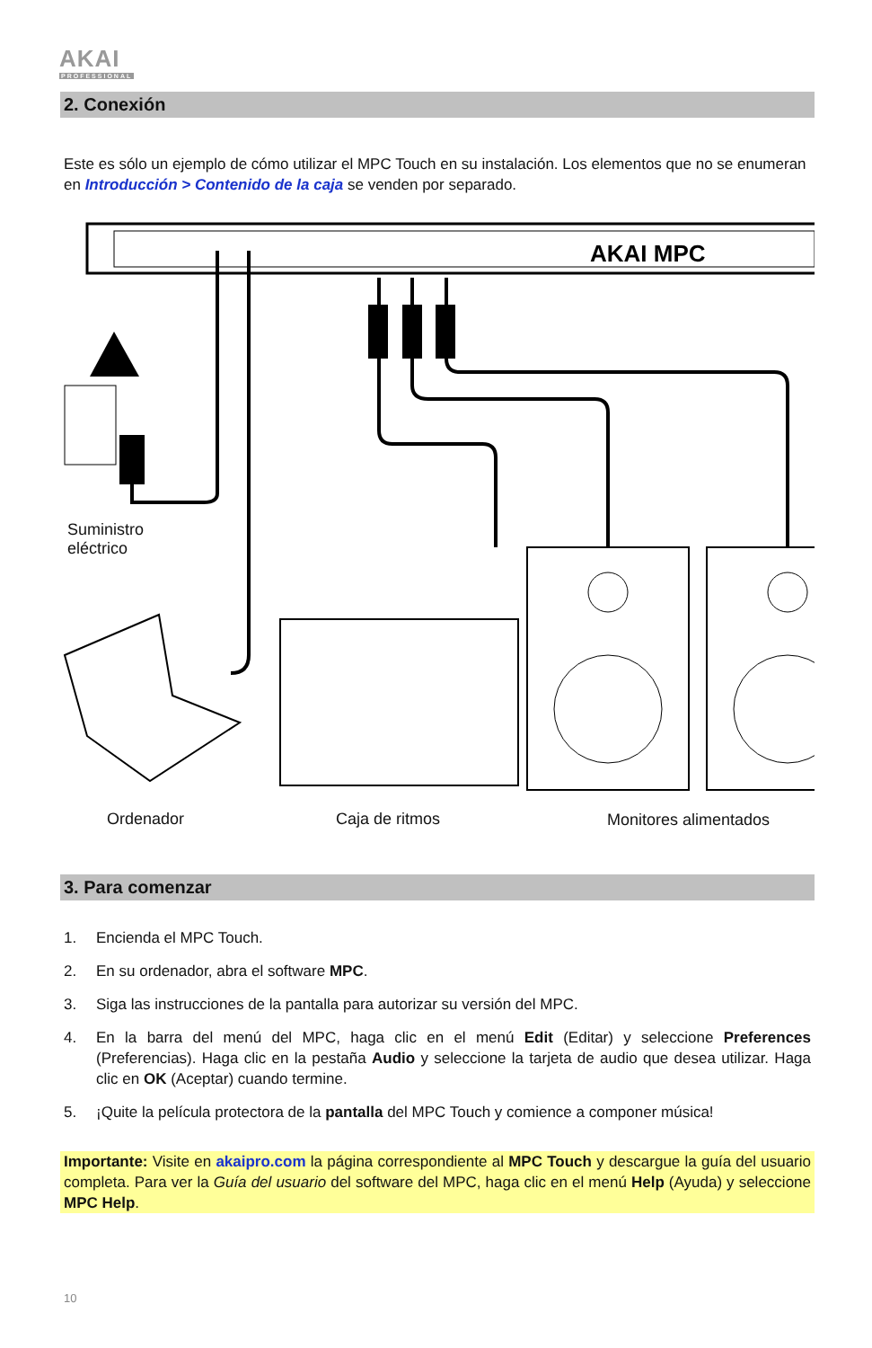AKAI
PROFESSIONAL
2. Conexión
Este es sólo un ejemplo de cómo utilizar el MPC Touch en su instalación. Los elementos que no se enumeran en Introducción > Contenido de la caja se venden por separado.
AKAI MPC
Suministro
eléctrico
Ordenador Caja de ritmos Monitores alimentados
3. Para comenzar
1. Encienda el MPC Touch.
2. En su ordenador, abra el software MPC.
3. Siga las instrucciones de la pantalla para autorizar su versión del MPC.
4. En la barra del menú del MPC, haga clic en el menú Edit (Editar) y seleccione Preferences (Preferencias). Haga clic en la pestaña Audio y seleccione la tarjeta de audio que desea utilizar. Haga clic en OK (Aceptar) cuando termine.
5. ¡Quite la película protectora de la pantalla del MPC Touch y comience a componer música!
Importante: Visite en akaipro.com la página correspondiente al MPC Touch y descargue la guía del usuario completa. Para ver la Guía del usuario del software del MPC, haga clic en el menú Help (Ayuda) y seleccione MPC Help.
10